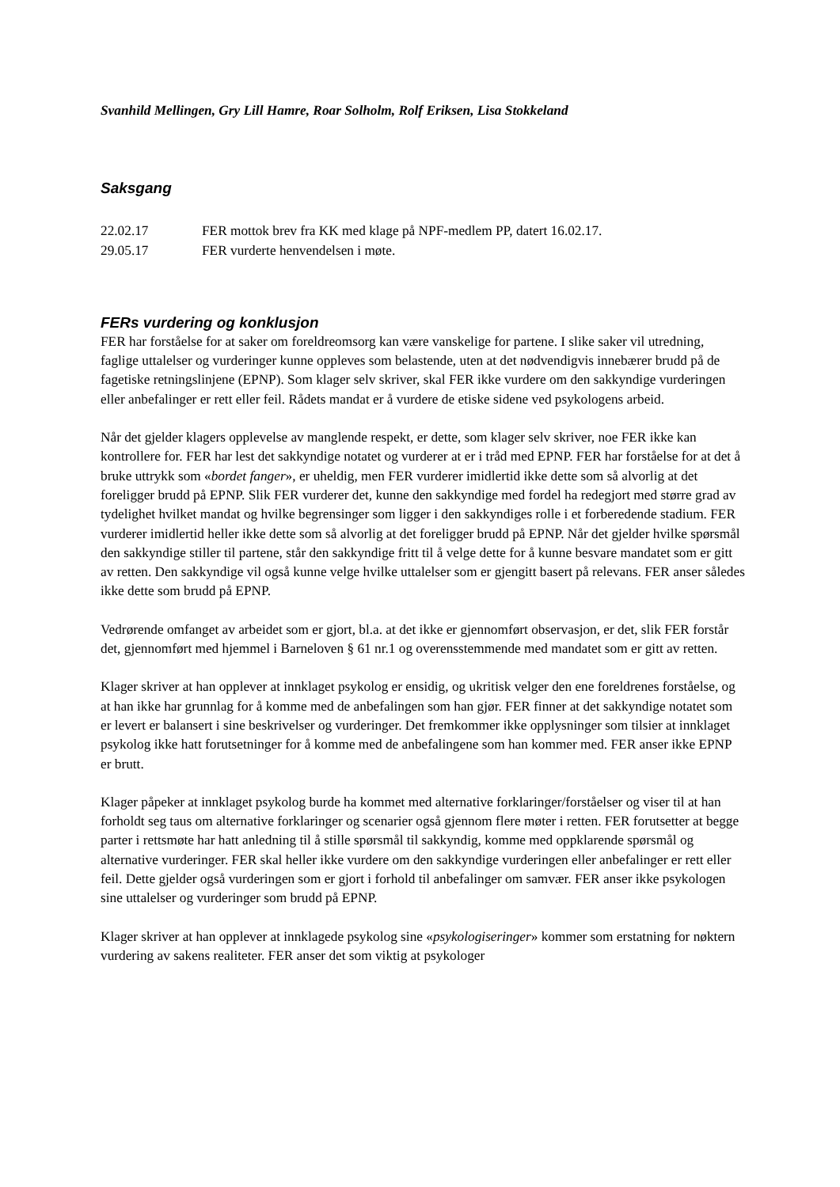Svanhild Mellingen, Gry Lill Hamre, Roar Solholm, Rolf Eriksen, Lisa Stokkeland
Saksgang
| 22.02.17 | FER mottok brev fra KK med klage på NPF-medlem PP, datert 16.02.17. |
| 29.05.17 | FER vurderte henvendelsen i møte. |
FERs vurdering og konklusjon
FER har forståelse for at saker om foreldreomsorg kan være vanskelige for partene. I slike saker vil utredning, faglige uttalelser og vurderinger kunne oppleves som belastende, uten at det nødvendigvis innebærer brudd på de fagetiske retningslinjene (EPNP). Som klager selv skriver, skal FER ikke vurdere om den sakkyndige vurderingen eller anbefalinger er rett eller feil. Rådets mandat er å vurdere de etiske sidene ved psykologens arbeid.
Når det gjelder klagers opplevelse av manglende respekt, er dette, som klager selv skriver, noe FER ikke kan kontrollere for. FER har lest det sakkyndige notatet og vurderer at er i tråd med EPNP. FER har forståelse for at det å bruke uttrykk som «bordet fanger», er uheldig, men FER vurderer imidlertid ikke dette som så alvorlig at det foreligger brudd på EPNP. Slik FER vurderer det, kunne den sakkyndige med fordel ha redegjort med større grad av tydelighet hvilket mandat og hvilke begrensinger som ligger i den sakkyndiges rolle i et forberedende stadium. FER vurderer imidlertid heller ikke dette som så alvorlig at det foreligger brudd på EPNP. Når det gjelder hvilke spørsmål den sakkyndige stiller til partene, står den sakkyndige fritt til å velge dette for å kunne besvare mandatet som er gitt av retten. Den sakkyndige vil også kunne velge hvilke uttalelser som er gjengitt basert på relevans. FER anser således ikke dette som brudd på EPNP.
Vedrørende omfanget av arbeidet som er gjort, bl.a. at det ikke er gjennomført observasjon, er det, slik FER forstår det, gjennomført med hjemmel i Barneloven § 61 nr.1 og overensstemmende med mandatet som er gitt av retten.
Klager skriver at han opplever at innklaget psykolog er ensidig, og ukritisk velger den ene foreldrenes forståelse, og at han ikke har grunnlag for å komme med de anbefalingen som han gjør. FER finner at det sakkyndige notatet som er levert er balansert i sine beskrivelser og vurderinger. Det fremkommer ikke opplysninger som tilsier at innklaget psykolog ikke hatt forutsetninger for å komme med de anbefalingene som han kommer med. FER anser ikke EPNP er brutt.
Klager påpeker at innklaget psykolog burde ha kommet med alternative forklaringer/forståelser og viser til at han forholdt seg taus om alternative forklaringer og scenarier også gjennom flere møter i retten. FER forutsetter at begge parter i rettsmøte har hatt anledning til å stille spørsmål til sakkyndig, komme med oppklarende spørsmål og alternative vurderinger. FER skal heller ikke vurdere om den sakkyndige vurderingen eller anbefalinger er rett eller feil. Dette gjelder også vurderingen som er gjort i forhold til anbefalinger om samvær. FER anser ikke psykologen sine uttalelser og vurderinger som brudd på EPNP.
Klager skriver at han opplever at innklagede psykolog sine «psykologiseringer» kommer som erstatning for nøktern vurdering av sakens realiteter. FER anser det som viktig at psykologer